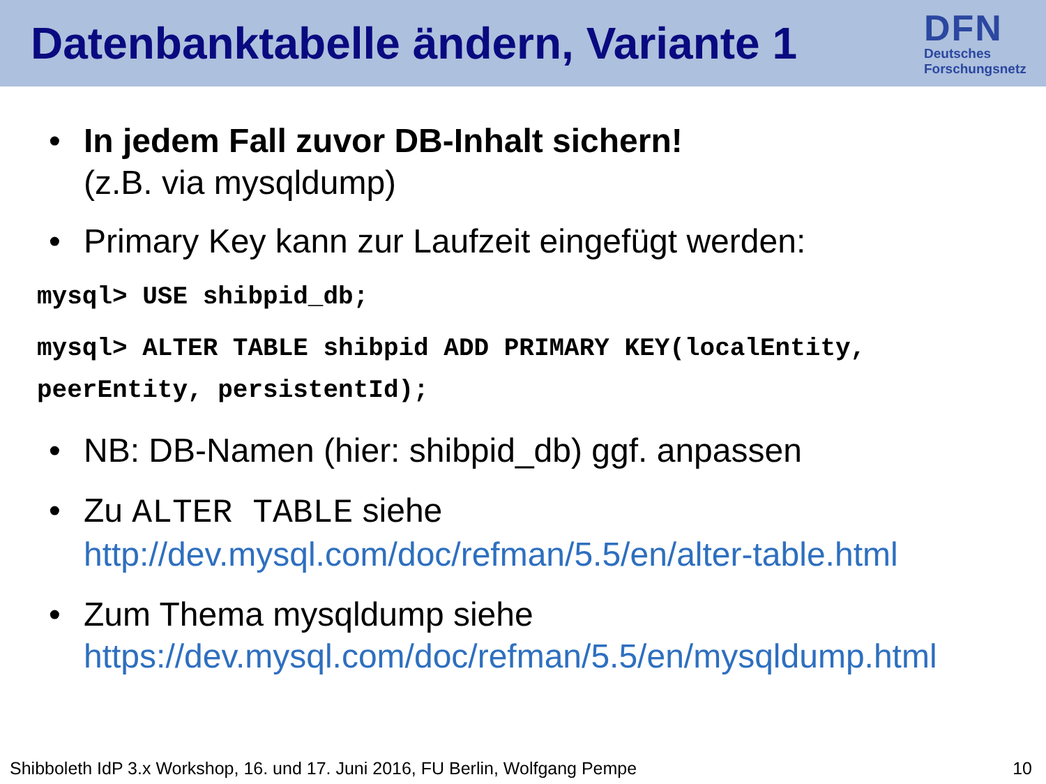Datenbanktabelle ändern, Variante 1
DFN
Deutsches
Forschungsnetz
• In jedem Fall zuvor DB-Inhalt sichern!
(z.B. via mysqldump)
• Primary Key kann zur Laufzeit eingefügt werden:
mysql> USE shibpid_db;
mysql> ALTER TABLE shibpid ADD PRIMARY KEY(localEntity,
peerEntity, persistentId);
• NB: DB-Namen (hier: shibpid_db) ggf. anpassen
• Zu ALTER TABLE siehe
http://dev.mysql.com/doc/refman/5.5/en/alter-table.html
• Zum Thema mysqldump siehe
https://dev.mysql.com/doc/refman/5.5/en/mysqldump.html
Shibboleth IdP 3.x Workshop, 16. und 17. Juni 2016, FU Berlin, Wolfgang Pempe 10